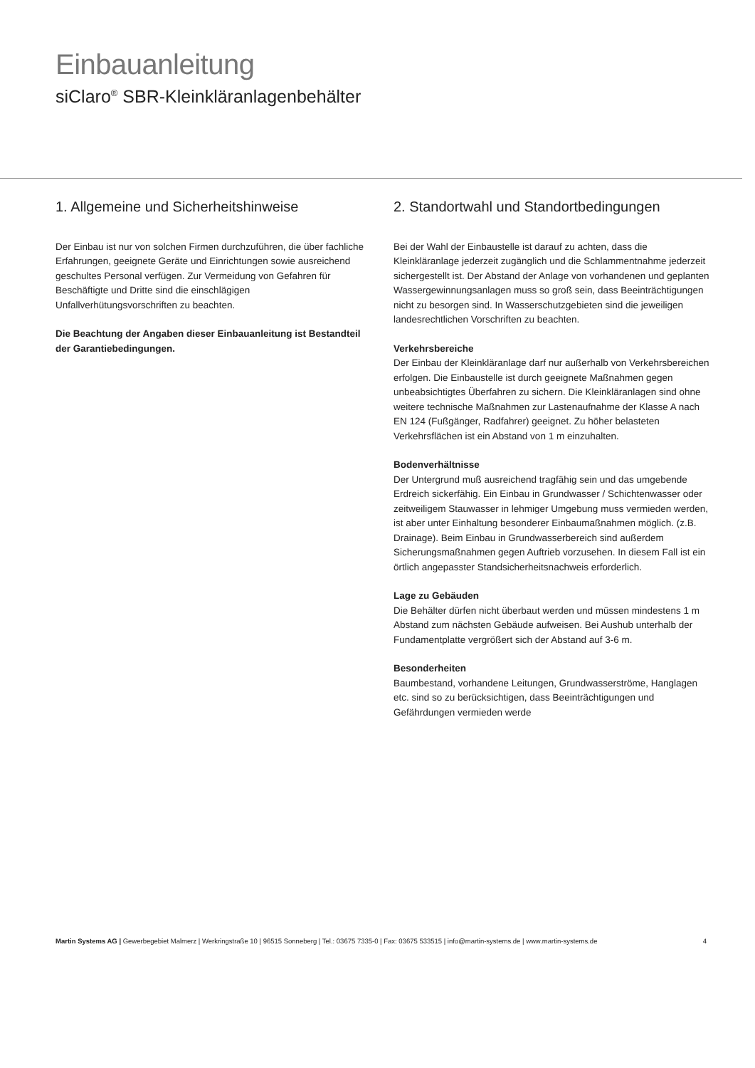Einbauanleitung
siClaro<sup>®</sup> SBR-Kleinkläranlagenbehälter
1. Allgemeine und Sicherheitshinweise
Der Einbau ist nur von solchen Firmen durchzuführen, die über fachliche Erfahrungen, geeignete Geräte und Einrichtungen sowie ausreichend geschultes Personal verfügen. Zur Vermeidung von Gefahren für Beschäftigte und Dritte sind die einschlägigen Unfallverhütungsvorschriften zu beachten.
Die Beachtung der Angaben dieser Einbauanleitung ist Bestandteil der Garantiebedingungen.
2. Standortwahl und Standortbedingungen
Bei der Wahl der Einbaustelle ist darauf zu achten, dass die Kleinkläranlage jederzeit zugänglich und die Schlammentnahme jederzeit sichergestellt ist. Der Abstand der Anlage von vorhandenen und geplanten Wassergewinnungsanlagen muss so groß sein, dass Beeinträchtigungen nicht zu besorgen sind. In Wasserschutzgebieten sind die jeweiligen landesrechtlichen Vorschriften zu beachten.
Verkehrsbereiche
Der Einbau der Kleinkläranlage darf nur außerhalb von Verkehrsbereichen erfolgen. Die Einbaustelle ist durch geeignete Maßnahmen gegen unbeabsichtigtes Überfahren zu sichern. Die Kleinkläranlagen sind ohne weitere technische Maßnahmen zur Lastenaufnahme der Klasse A nach EN 124 (Fußgänger, Radfahrer) geeignet. Zu höher belasteten Verkehrsflächen ist ein Abstand von 1 m einzuhalten.
Bodenverhältnisse
Der Untergrund muß ausreichend tragfähig sein und das umgebende Erdreich sickerfähig. Ein Einbau in Grundwasser / Schichtenwasser oder zeitweiligem Stauwasser in lehmiger Umgebung muss vermieden werden, ist aber unter Einhaltung besonderer Einbaumaßnahmen möglich. (z.B. Drainage). Beim Einbau in Grundwasserbereich sind außerdem Sicherungsmaßnahmen gegen Auftrieb vorzusehen. In diesem Fall ist ein örtlich angepasster Standsicherheitsnachweis erforderlich.
Lage zu Gebäuden
Die Behälter dürfen nicht überbaut werden und müssen mindestens 1 m Abstand zum nächsten Gebäude aufweisen. Bei Aushub unterhalb der Fundamentplatte vergrößert sich der Abstand auf 3-6 m.
Besonderheiten
Baumbestand, vorhandene Leitungen, Grundwasserströme, Hanglagen etc. sind so zu berücksichtigen, dass Beeinträchtigungen und Gefährdungen vermieden werde
Martin Systems AG | Gewerbegebiet Malmerz | Werkringstraße 10 | 96515 Sonneberg | Tel.: 03675 7335-0 | Fax: 03675 533515 | info@martin-systems.de | www.martin-systems.de 4